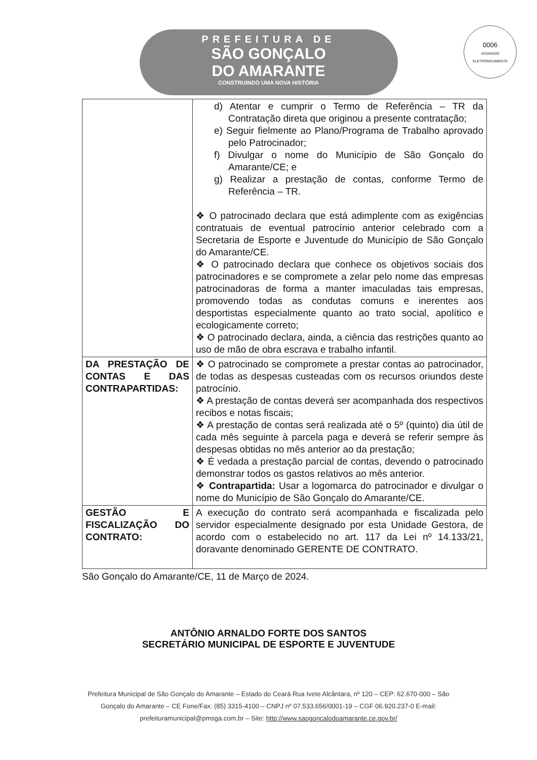PREFEITURA DE
SÃO GONÇALO
DO AMARANTE
CONSTRUINDO UMA NOVA HISTÓRIA
0006
ASSINADO ELETRONICAMENTE
| | d) Atentar e cumprir o Termo de Referência – TR da Contratação direta que originou a presente contratação; e) Seguir fielmente ao Plano/Programa de Trabalho aprovado pelo Patrocinador; f) Divulgar o nome do Município de São Gonçalo do Amarante/CE; e g) Realizar a prestação de contas, conforme Termo de Referência – TR. ❖ O patrocinado declara que está adimplente com as exigências contratuais de eventual patrocínio anterior celebrado com a Secretaria de Esporte e Juventude do Município de São Gonçalo do Amarante/CE. ❖ O patrocinado declara que conhece os objetivos sociais dos patrocinadores e se compromete a zelar pelo nome das empresas patrocinadoras de forma a manter imaculadas tais empresas, promovendo todas as condutas comuns e inerentes aos desportistas especialmente quanto ao trato social, apolítico e ecologicamente correto; ❖ O patrocinado declara, ainda, a ciência das restrições quanto ao uso de mão de obra escrava e trabalho infantil. |
| DA PRESTAÇÃO DE CONTAS E DAS CONTRAPARTIDAS: | ❖ O patrocinado se compromete a prestar contas ao patrocinador, de todas as despesas custeadas com os recursos oriundos deste patrocínio. ❖ A prestação de contas deverá ser acompanhada dos respectivos recibos e notas fiscais; ❖ A prestação de contas será realizada até o 5º (quinto) dia útil de cada mês seguinte à parcela paga e deverá se referir sempre às despesas obtidas no mês anterior ao da prestação; ❖ É vedada a prestação parcial de contas, devendo o patrocinado demonstrar todos os gastos relativos ao mês anterior. ❖ Contrapartida: Usar a logomarca do patrocinador e divulgar o nome do Município de São Gonçalo do Amarante/CE. |
| GESTÃO E FISCALIZAÇÃO DO CONTRATO: | A execução do contrato será acompanhada e fiscalizada pelo servidor especialmente designado por esta Unidade Gestora, de acordo com o estabelecido no art. 117 da Lei nº 14.133/21, doravante denominado GERENTE DE CONTRATO. |
São Gonçalo do Amarante/CE, 11 de Março de 2024.
ANTÔNIO ARNALDO FORTE DOS SANTOS
SECRETÁRIO MUNICIPAL DE ESPORTE E JUVENTUDE
Prefeitura Municipal de São Gonçalo do Amarante – Estado do Ceará Rua Ivete Alcântara, nº 120 – CEP: 62.670-000 – São
Gonçalo do Amarante – CE Fone/Fax: (85) 3315-4100 – CNPJ nº 07.533.656/0001-19 – CGF 06.920.237-0 E-mail:
prefeituramunicipal@pmsga.com.br – Site: http://www.saogoncalodoamarante.ce.gov.br/